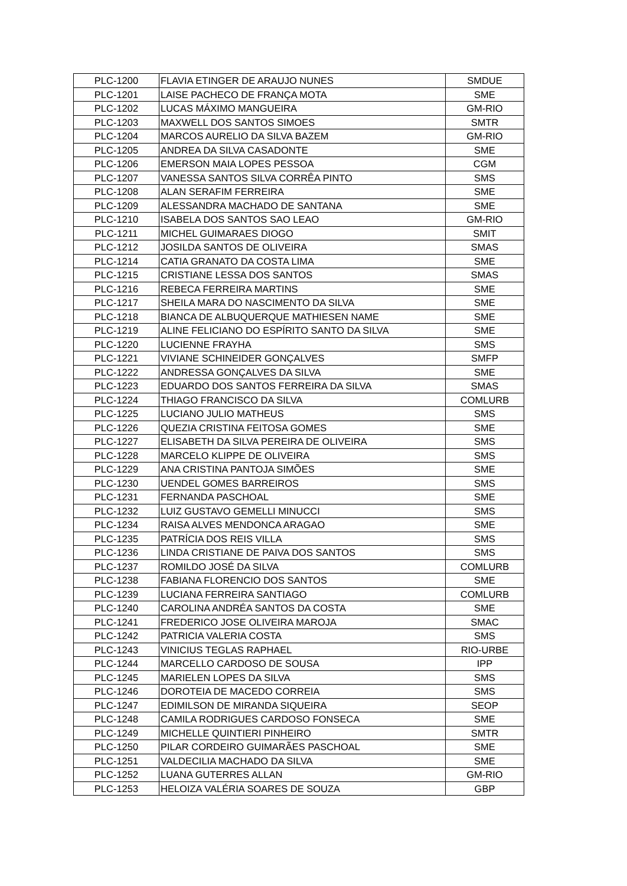| PLC-1200 | FLAVIA ETINGER DE ARAUJO NUNES | SMDUE |
| PLC-1201 | LAISE PACHECO DE FRANÇA MOTA | SME |
| PLC-1202 | LUCAS MÁXIMO MANGUEIRA | GM-RIO |
| PLC-1203 | MAXWELL DOS SANTOS SIMOES | SMTR |
| PLC-1204 | MARCOS AURELIO DA SILVA BAZEM | GM-RIO |
| PLC-1205 | ANDREA DA SILVA CASADONTE | SME |
| PLC-1206 | EMERSON MAIA LOPES PESSOA | CGM |
| PLC-1207 | VANESSA SANTOS SILVA CORRÊA PINTO | SMS |
| PLC-1208 | ALAN SERAFIM FERREIRA | SME |
| PLC-1209 | ALESSANDRA MACHADO DE SANTANA | SME |
| PLC-1210 | ISABELA DOS SANTOS SAO LEAO | GM-RIO |
| PLC-1211 | MICHEL GUIMARAES DIOGO | SMIT |
| PLC-1212 | JOSILDA SANTOS DE OLIVEIRA | SMAS |
| PLC-1214 | CATIA GRANATO DA COSTA LIMA | SME |
| PLC-1215 | CRISTIANE LESSA DOS SANTOS | SMAS |
| PLC-1216 | REBECA FERREIRA MARTINS | SME |
| PLC-1217 | SHEILA MARA DO NASCIMENTO DA SILVA | SME |
| PLC-1218 | BIANCA DE ALBUQUERQUE MATHIESEN NAME | SME |
| PLC-1219 | ALINE FELICIANO DO ESPÍRITO SANTO DA SILVA | SME |
| PLC-1220 | LUCIENNE FRAYHA | SMS |
| PLC-1221 | VIVIANE SCHINEIDER GONÇALVES | SMFP |
| PLC-1222 | ANDRESSA GONÇALVES DA SILVA | SME |
| PLC-1223 | EDUARDO DOS SANTOS FERREIRA DA SILVA | SMAS |
| PLC-1224 | THIAGO FRANCISCO DA SILVA | COMLURB |
| PLC-1225 | LUCIANO JULIO MATHEUS | SMS |
| PLC-1226 | QUEZIA CRISTINA FEITOSA GOMES | SME |
| PLC-1227 | ELISABETH DA SILVA PEREIRA DE OLIVEIRA | SMS |
| PLC-1228 | MARCELO KLIPPE DE OLIVEIRA | SMS |
| PLC-1229 | ANA CRISTINA PANTOJA SIMÕES | SME |
| PLC-1230 | UENDEL GOMES BARREIROS | SMS |
| PLC-1231 | FERNANDA PASCHOAL | SME |
| PLC-1232 | LUIZ GUSTAVO GEMELLI MINUCCI | SMS |
| PLC-1234 | RAISA ALVES MENDONCA ARAGAO | SME |
| PLC-1235 | PATRÍCIA DOS REIS VILLA | SMS |
| PLC-1236 | LINDA CRISTIANE DE PAIVA DOS SANTOS | SMS |
| PLC-1237 | ROMILDO JOSÉ DA SILVA | COMLURB |
| PLC-1238 | FABIANA FLORENCIO DOS SANTOS | SME |
| PLC-1239 | LUCIANA FERREIRA SANTIAGO | COMLURB |
| PLC-1240 | CAROLINA ANDRÉA SANTOS DA COSTA | SME |
| PLC-1241 | FREDERICO JOSE OLIVEIRA MAROJA | SMAC |
| PLC-1242 | PATRICIA VALERIA COSTA | SMS |
| PLC-1243 | VINICIUS TEGLAS RAPHAEL | RIO-URBE |
| PLC-1244 | MARCELLO CARDOSO DE SOUSA | IPP |
| PLC-1245 | MARIELEN LOPES DA SILVA | SMS |
| PLC-1246 | DOROTEIA DE MACEDO CORREIA | SMS |
| PLC-1247 | EDIMILSON DE MIRANDA SIQUEIRA | SEOP |
| PLC-1248 | CAMILA RODRIGUES CARDOSO FONSECA | SME |
| PLC-1249 | MICHELLE QUINTIERI PINHEIRO | SMTR |
| PLC-1250 | PILAR CORDEIRO GUIMARÃES PASCHOAL | SME |
| PLC-1251 | VALDECILIA MACHADO DA SILVA | SME |
| PLC-1252 | LUANA GUTERRES ALLAN | GM-RIO |
| PLC-1253 | HELOIZA VALÉRIA SOARES DE SOUZA | GBP |